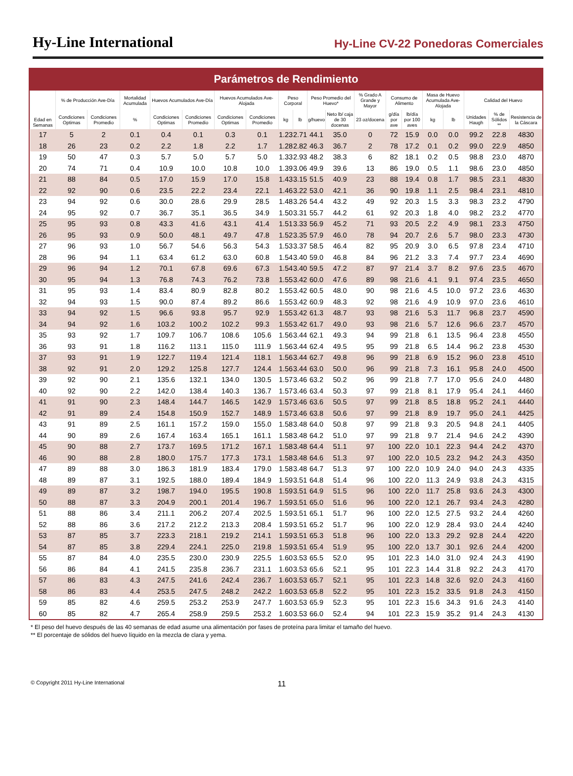Hy-Line International
Hy-Line CV-22 Ponedoras Comerciales
Parámetros de Rendimiento
| Edad en Semanas | % de Producción Ave-Día | | Mortalidad Acumulada | Huevos Acumulados Ave-Día | | Huevos Acumulados Ave-Alojada | | Peso Corporal | | Peso Promedio del Huevo* | | % Grado A Grande y Mayor | Consumo de Alimento | | Masa de Huevo Acumulada Ave-Alojada | | Calidad del Huevo | | |
| --- | --- | --- | --- | --- | --- | --- | --- | --- | --- | --- | --- | --- | --- | --- | --- | --- | --- | --- | --- |
| | Condiciones Optimas | Condiciones Promedio | % | Condiciones Optimas | Condiciones Promedio | Condiciones Optimas | Condiciones Promedio | kg | lb | g/huevo | Neto lb/ caja de 30 docenas | 23 oz/docena | g/día por ave | lb/día por 100 aves | kg | lb | Unidades Haugh | % de Sólidos ** | Resistencia de la Cáscara |
| 17 | 5 | 2 | 0.1 | 0.4 | 0.1 | 0.3 | 0.1 | 1.23 | 2.71 | 44.1 | 35.0 | 0 | 72 | 15.9 | 0.0 | 0.0 | 99.2 | 22.8 | 4830 |
| 18 | 26 | 23 | 0.2 | 2.2 | 1.8 | 2.2 | 1.7 | 1.28 | 2.82 | 46.3 | 36.7 | 2 | 78 | 17.2 | 0.1 | 0.2 | 99.0 | 22.9 | 4850 |
| 19 | 50 | 47 | 0.3 | 5.7 | 5.0 | 5.7 | 5.0 | 1.33 | 2.93 | 48.2 | 38.3 | 6 | 82 | 18.1 | 0.2 | 0.5 | 98.8 | 23.0 | 4870 |
| 20 | 74 | 71 | 0.4 | 10.9 | 10.0 | 10.8 | 10.0 | 1.39 | 3.06 | 49.9 | 39.6 | 13 | 86 | 19.0 | 0.5 | 1.1 | 98.6 | 23.0 | 4850 |
| 21 | 88 | 84 | 0.5 | 17.0 | 15.9 | 17.0 | 15.8 | 1.43 | 3.15 | 51.5 | 40.9 | 23 | 88 | 19.4 | 0.8 | 1.7 | 98.5 | 23.1 | 4830 |
| 22 | 92 | 90 | 0.6 | 23.5 | 22.2 | 23.4 | 22.1 | 1.46 | 3.22 | 53.0 | 42.1 | 36 | 90 | 19.8 | 1.1 | 2.5 | 98.4 | 23.1 | 4810 |
| 23 | 94 | 92 | 0.6 | 30.0 | 28.6 | 29.9 | 28.5 | 1.48 | 3.26 | 54.4 | 43.2 | 49 | 92 | 20.3 | 1.5 | 3.3 | 98.3 | 23.2 | 4790 |
| 24 | 95 | 92 | 0.7 | 36.7 | 35.1 | 36.5 | 34.9 | 1.50 | 3.31 | 55.7 | 44.2 | 61 | 92 | 20.3 | 1.8 | 4.0 | 98.2 | 23.2 | 4770 |
| 25 | 95 | 93 | 0.8 | 43.3 | 41.6 | 43.1 | 41.4 | 1.51 | 3.33 | 56.9 | 45.2 | 71 | 93 | 20.5 | 2.2 | 4.9 | 98.1 | 23.3 | 4750 |
| 26 | 95 | 93 | 0.9 | 50.0 | 48.1 | 49.7 | 47.8 | 1.52 | 3.35 | 57.9 | 46.0 | 78 | 94 | 20.7 | 2.6 | 5.7 | 98.0 | 23.3 | 4730 |
| 27 | 96 | 93 | 1.0 | 56.7 | 54.6 | 56.3 | 54.3 | 1.53 | 3.37 | 58.5 | 46.4 | 82 | 95 | 20.9 | 3.0 | 6.5 | 97.8 | 23.4 | 4710 |
| 28 | 96 | 94 | 1.1 | 63.4 | 61.2 | 63.0 | 60.8 | 1.54 | 3.40 | 59.0 | 46.8 | 84 | 96 | 21.2 | 3.3 | 7.4 | 97.7 | 23.4 | 4690 |
| 29 | 96 | 94 | 1.2 | 70.1 | 67.8 | 69.6 | 67.3 | 1.54 | 3.40 | 59.5 | 47.2 | 87 | 97 | 21.4 | 3.7 | 8.2 | 97.6 | 23.5 | 4670 |
| 30 | 95 | 94 | 1.3 | 76.8 | 74.3 | 76.2 | 73.8 | 1.55 | 3.42 | 60.0 | 47.6 | 89 | 98 | 21.6 | 4.1 | 9.1 | 97.4 | 23.5 | 4650 |
| 31 | 95 | 93 | 1.4 | 83.4 | 80.9 | 82.8 | 80.2 | 1.55 | 3.42 | 60.5 | 48.0 | 90 | 98 | 21.6 | 4.5 | 10.0 | 97.2 | 23.6 | 4630 |
| 32 | 94 | 93 | 1.5 | 90.0 | 87.4 | 89.2 | 86.6 | 1.55 | 3.42 | 60.9 | 48.3 | 92 | 98 | 21.6 | 4.9 | 10.9 | 97.0 | 23.6 | 4610 |
| 33 | 94 | 92 | 1.5 | 96.6 | 93.8 | 95.7 | 92.9 | 1.55 | 3.42 | 61.3 | 48.7 | 93 | 98 | 21.6 | 5.3 | 11.7 | 96.8 | 23.7 | 4590 |
| 34 | 94 | 92 | 1.6 | 103.2 | 100.2 | 102.2 | 99.3 | 1.55 | 3.42 | 61.7 | 49.0 | 93 | 98 | 21.6 | 5.7 | 12.6 | 96.6 | 23.7 | 4570 |
| 35 | 93 | 92 | 1.7 | 109.7 | 106.7 | 108.6 | 105.6 | 1.56 | 3.44 | 62.1 | 49.3 | 94 | 99 | 21.8 | 6.1 | 13.5 | 96.4 | 23.8 | 4550 |
| 36 | 93 | 91 | 1.8 | 116.2 | 113.1 | 115.0 | 111.9 | 1.56 | 3.44 | 62.4 | 49.5 | 95 | 99 | 21.8 | 6.5 | 14.4 | 96.2 | 23.8 | 4530 |
| 37 | 93 | 91 | 1.9 | 122.7 | 119.4 | 121.4 | 118.1 | 1.56 | 3.44 | 62.7 | 49.8 | 96 | 99 | 21.8 | 6.9 | 15.2 | 96.0 | 23.8 | 4510 |
| 38 | 92 | 91 | 2.0 | 129.2 | 125.8 | 127.7 | 124.4 | 1.56 | 3.44 | 63.0 | 50.0 | 96 | 99 | 21.8 | 7.3 | 16.1 | 95.8 | 24.0 | 4500 |
| 39 | 92 | 90 | 2.1 | 135.6 | 132.1 | 134.0 | 130.5 | 1.57 | 3.46 | 63.2 | 50.2 | 96 | 99 | 21.8 | 7.7 | 17.0 | 95.6 | 24.0 | 4480 |
| 40 | 92 | 90 | 2.2 | 142.0 | 138.4 | 140.3 | 136.7 | 1.57 | 3.46 | 63.4 | 50.3 | 97 | 99 | 21.8 | 8.1 | 17.9 | 95.4 | 24.1 | 4460 |
| 41 | 91 | 90 | 2.3 | 148.4 | 144.7 | 146.5 | 142.9 | 1.57 | 3.46 | 63.6 | 50.5 | 97 | 99 | 21.8 | 8.5 | 18.8 | 95.2 | 24.1 | 4440 |
| 42 | 91 | 89 | 2.4 | 154.8 | 150.9 | 152.7 | 148.9 | 1.57 | 3.46 | 63.8 | 50.6 | 97 | 99 | 21.8 | 8.9 | 19.7 | 95.0 | 24.1 | 4425 |
| 43 | 91 | 89 | 2.5 | 161.1 | 157.2 | 159.0 | 155.0 | 1.58 | 3.48 | 64.0 | 50.8 | 97 | 99 | 21.8 | 9.3 | 20.5 | 94.8 | 24.1 | 4405 |
| 44 | 90 | 89 | 2.6 | 167.4 | 163.4 | 165.1 | 161.1 | 1.58 | 3.48 | 64.2 | 51.0 | 97 | 99 | 21.8 | 9.7 | 21.4 | 94.6 | 24.2 | 4390 |
| 45 | 90 | 88 | 2.7 | 173.7 | 169.5 | 171.2 | 167.1 | 1.58 | 3.48 | 64.4 | 51.1 | 97 | 100 | 22.0 | 10.1 | 22.3 | 94.4 | 24.2 | 4370 |
| 46 | 90 | 88 | 2.8 | 180.0 | 175.7 | 177.3 | 173.1 | 1.58 | 3.48 | 64.6 | 51.3 | 97 | 100 | 22.0 | 10.5 | 23.2 | 94.2 | 24.3 | 4350 |
| 47 | 89 | 88 | 3.0 | 186.3 | 181.9 | 183.4 | 179.0 | 1.58 | 3.48 | 64.7 | 51.3 | 97 | 100 | 22.0 | 10.9 | 24.0 | 94.0 | 24.3 | 4335 |
| 48 | 89 | 87 | 3.1 | 192.5 | 188.0 | 189.4 | 184.9 | 1.59 | 3.51 | 64.8 | 51.4 | 96 | 100 | 22.0 | 11.3 | 24.9 | 93.8 | 24.3 | 4315 |
| 49 | 89 | 87 | 3.2 | 198.7 | 194.0 | 195.5 | 190.8 | 1.59 | 3.51 | 64.9 | 51.5 | 96 | 100 | 22.0 | 11.7 | 25.8 | 93.6 | 24.3 | 4300 |
| 50 | 88 | 87 | 3.3 | 204.9 | 200.1 | 201.4 | 196.7 | 1.59 | 3.51 | 65.0 | 51.6 | 96 | 100 | 22.0 | 12.1 | 26.7 | 93.4 | 24.3 | 4280 |
| 51 | 88 | 86 | 3.4 | 211.1 | 206.2 | 207.4 | 202.5 | 1.59 | 3.51 | 65.1 | 51.7 | 96 | 100 | 22.0 | 12.5 | 27.5 | 93.2 | 24.4 | 4260 |
| 52 | 88 | 86 | 3.6 | 217.2 | 212.2 | 213.3 | 208.4 | 1.59 | 3.51 | 65.2 | 51.7 | 96 | 100 | 22.0 | 12.9 | 28.4 | 93.0 | 24.4 | 4240 |
| 53 | 87 | 85 | 3.7 | 223.3 | 218.1 | 219.2 | 214.1 | 1.59 | 3.51 | 65.3 | 51.8 | 96 | 100 | 22.0 | 13.3 | 29.2 | 92.8 | 24.4 | 4220 |
| 54 | 87 | 85 | 3.8 | 229.4 | 224.1 | 225.0 | 219.8 | 1.59 | 3.51 | 65.4 | 51.9 | 95 | 100 | 22.0 | 13.7 | 30.1 | 92.6 | 24.4 | 4200 |
| 55 | 87 | 84 | 4.0 | 235.5 | 230.0 | 230.9 | 225.5 | 1.60 | 3.53 | 65.5 | 52.0 | 95 | 101 | 22.3 | 14.0 | 31.0 | 92.4 | 24.3 | 4190 |
| 56 | 86 | 84 | 4.1 | 241.5 | 235.8 | 236.7 | 231.1 | 1.60 | 3.53 | 65.6 | 52.1 | 95 | 101 | 22.3 | 14.4 | 31.8 | 92.2 | 24.3 | 4170 |
| 57 | 86 | 83 | 4.3 | 247.5 | 241.6 | 242.4 | 236.7 | 1.60 | 3.53 | 65.7 | 52.1 | 95 | 101 | 22.3 | 14.8 | 32.6 | 92.0 | 24.3 | 4160 |
| 58 | 86 | 83 | 4.4 | 253.5 | 247.5 | 248.2 | 242.2 | 1.60 | 3.53 | 65.8 | 52.2 | 95 | 101 | 22.3 | 15.2 | 33.5 | 91.8 | 24.3 | 4150 |
| 59 | 85 | 82 | 4.6 | 259.5 | 253.2 | 253.9 | 247.7 | 1.60 | 3.53 | 65.9 | 52.3 | 95 | 101 | 22.3 | 15.6 | 34.3 | 91.6 | 24.3 | 4140 |
| 60 | 85 | 82 | 4.7 | 265.4 | 258.9 | 259.5 | 253.2 | 1.60 | 3.53 | 66.0 | 52.4 | 94 | 101 | 22.3 | 15.9 | 35.2 | 91.4 | 24.3 | 4130 |
* El peso del huevo después de las 40 semanas de edad asume una alimentación por fases de proteína para limitar el tamaño del huevo.
** El porcentaje de sólidos del huevo líquido en la mezcla de clara y yema.
© Copyright 2011 Hy-Line International 11